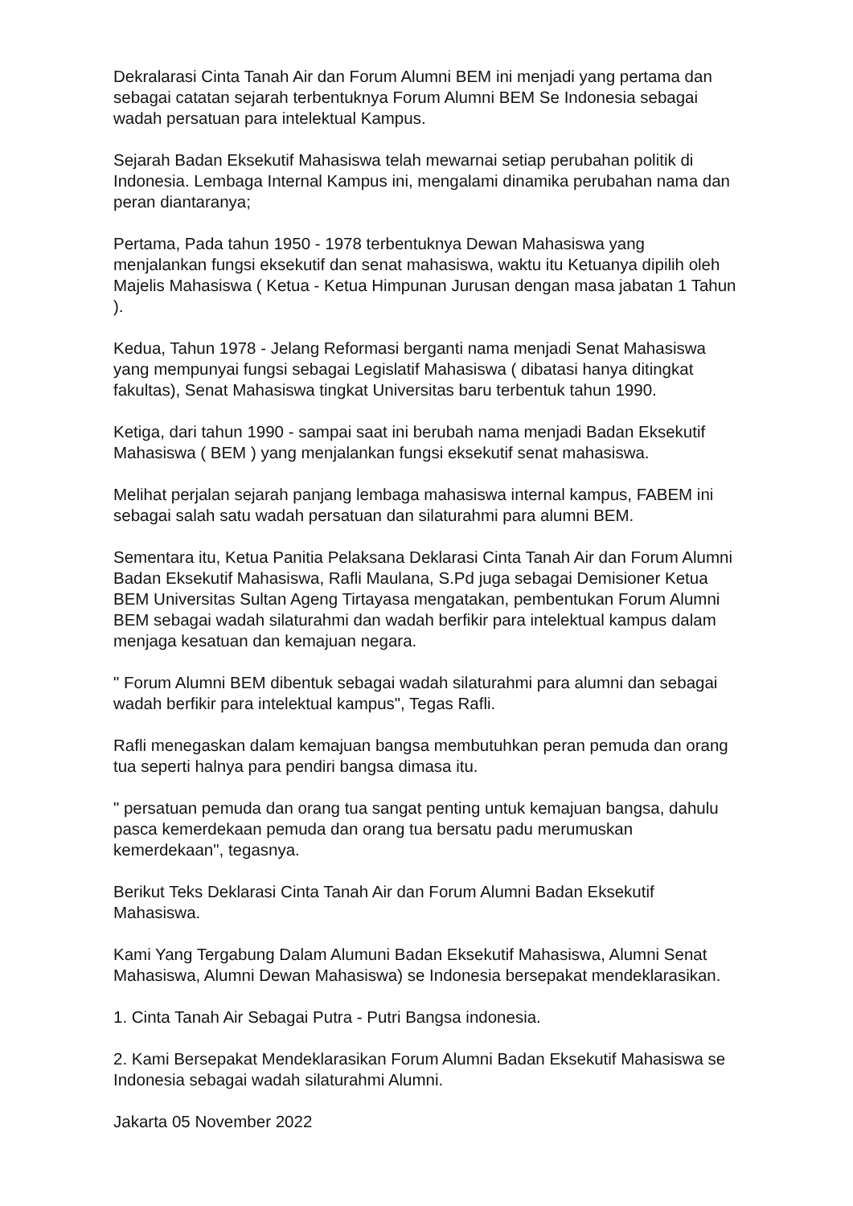Dekralarasi Cinta Tanah Air dan Forum Alumni BEM ini menjadi yang pertama dan sebagai catatan sejarah terbentuknya Forum Alumni BEM Se Indonesia sebagai wadah persatuan para intelektual Kampus.
Sejarah Badan Eksekutif Mahasiswa telah mewarnai setiap perubahan politik di Indonesia. Lembaga Internal Kampus ini, mengalami dinamika perubahan nama dan peran diantaranya;
Pertama, Pada tahun 1950 - 1978 terbentuknya Dewan Mahasiswa yang menjalankan fungsi eksekutif dan senat mahasiswa, waktu itu Ketuanya dipilih oleh Majelis Mahasiswa ( Ketua - Ketua Himpunan Jurusan dengan masa jabatan 1 Tahun ).
Kedua, Tahun 1978 - Jelang Reformasi berganti nama menjadi Senat Mahasiswa yang mempunyai fungsi sebagai Legislatif Mahasiswa ( dibatasi hanya ditingkat fakultas), Senat Mahasiswa tingkat Universitas baru terbentuk tahun 1990.
Ketiga, dari tahun 1990 - sampai saat ini berubah nama menjadi Badan Eksekutif Mahasiswa ( BEM ) yang menjalankan fungsi eksekutif senat mahasiswa.
Melihat perjalan sejarah panjang lembaga mahasiswa internal kampus, FABEM ini sebagai salah satu wadah persatuan dan silaturahmi para alumni BEM.
Sementara itu, Ketua Panitia Pelaksana Deklarasi Cinta Tanah Air dan Forum Alumni Badan Eksekutif Mahasiswa, Rafli Maulana, S.Pd juga sebagai Demisioner Ketua BEM Universitas Sultan Ageng Tirtayasa mengatakan, pembentukan Forum Alumni BEM sebagai wadah silaturahmi dan wadah berfikir para intelektual kampus dalam menjaga kesatuan dan kemajuan negara.
" Forum Alumni BEM dibentuk sebagai wadah silaturahmi para alumni dan sebagai wadah berfikir para intelektual kampus", Tegas Rafli.
Rafli menegaskan dalam kemajuan bangsa membutuhkan peran pemuda dan orang tua seperti halnya para pendiri bangsa dimasa itu.
" persatuan pemuda dan orang tua sangat penting untuk kemajuan bangsa, dahulu pasca kemerdekaan pemuda dan orang tua bersatu padu merumuskan kemerdekaan", tegasnya.
Berikut Teks Deklarasi Cinta Tanah Air dan Forum Alumni Badan Eksekutif Mahasiswa.
Kami Yang Tergabung Dalam Alumuni Badan Eksekutif Mahasiswa, Alumni Senat Mahasiswa, Alumni Dewan Mahasiswa) se Indonesia bersepakat mendeklarasikan.
1. Cinta Tanah Air Sebagai Putra - Putri Bangsa indonesia.
2. Kami Bersepakat Mendeklarasikan Forum Alumni Badan Eksekutif Mahasiswa se Indonesia sebagai wadah silaturahmi Alumni.
Jakarta 05 November 2022